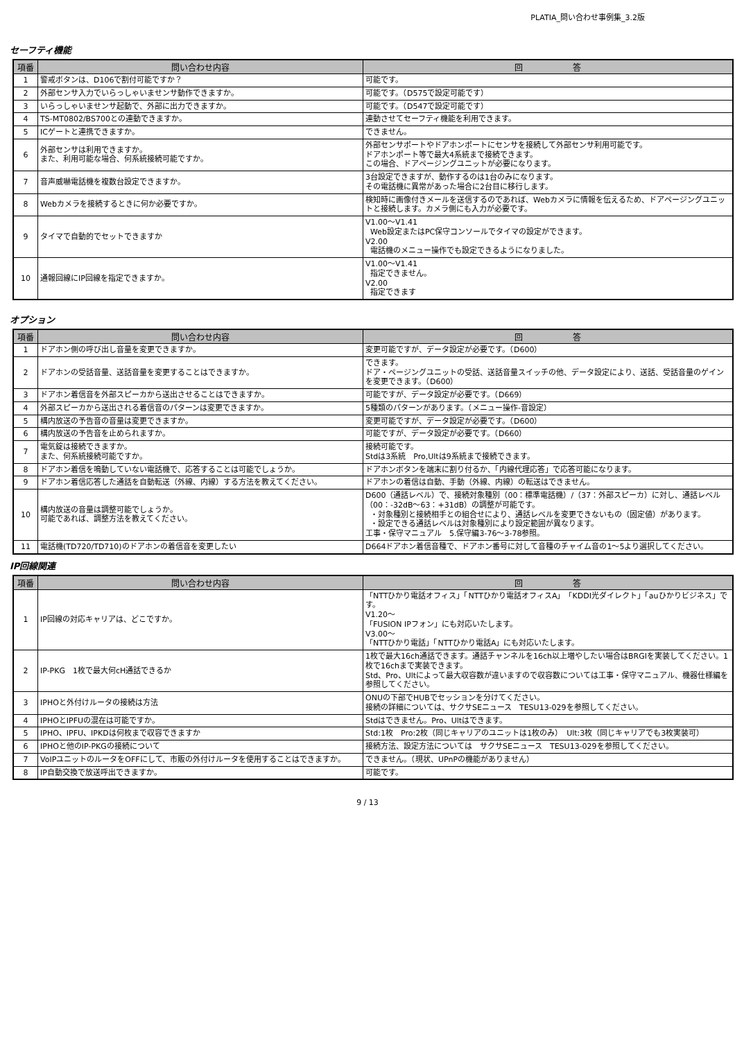PLATIA_問い合わせ事例集_3.2版
セーフティ機能
| 項番 | 問い合わせ内容 | 回 答 |
| --- | --- | --- |
| 1 | 警戒ボタンは、D106で割付可能ですか？ | 可能です。 |
| 2 | 外部センサ入力でいらっしゃいませンサ動作できますか。 | 可能です。（D575で設定可能です） |
| 3 | いらっしゃいませンサ起動で、外部に出力できますか。 | 可能です。（D547で設定可能です） |
| 4 | TS-MT0802/BS700との連動できますか。 | 連動させてセーフティ機能を利用できます。 |
| 5 | ICゲートと連携できますか。 | できません。 |
| 6 | 外部センサは利用できますか。 また、利用可能な場合、何系統接続可能ですか。 | 外部センサポートやドアホンポートにセンサを接続して外部センサ利用可能です。 ドアホンポート等で最大4系統まで接続できます。 この場合、ドアページングユニットが必要になります。 |
| 7 | 音声威嚇電話機を複数台設定できますか。 | 3台設定できますが、動作するのは1台のみになります。 その電話機に異常があった場合に2台目に移行します。 |
| 8 | Webカメラを接続するときに何か必要ですか。 | 検知時に画像付きメールを送信するのであれば、Webカメラに情報を伝えるため、ドアページングユニットと接続します。カメラ側にも入力が必要です。 |
| 9 | タイマで自動的でセットできますか | V1.00～V1.41 Web設定またはPC保守コンソールでタイマの設定ができます。 V2.00 電話機のメニュー操作でも設定できるようになりました。 |
| 10 | 通報回線にIP回線を指定できますか。 | V1.00～V1.41 指定できません。 V2.00 指定できます |
オプション
| 項番 | 問い合わせ内容 | 回 答 |
| --- | --- | --- |
| 1 | ドアホン側の呼び出し音量を変更できますか。 | 変更可能ですが、データ設定が必要です。（D600） |
| 2 | ドアホンの受話音量、送話音量を変更することはできますか。 | できます。 ドア・ページングユニットの受話、送話音量スイッチの他、データ設定により、送話、受話音量のゲインを変更できます。（D600） |
| 3 | ドアホン着信音を外部スピーカから送出させることはできますか。 | 可能ですが、データ設定が必要です。（D669） |
| 4 | 外部スピーカから送出される着信音のパターンは変更できますか。 | 5種類のパターンがあります。（メニュー操作-音設定） |
| 5 | 構内放送の予告音の音量は変更できますか。 | 変更可能ですが、データ設定が必要です。（D600） |
| 6 | 構内放送の予告音を止められますか。 | 可能ですが、データ設定が必要です。（D660） |
| 7 | 電気錠は接続できますか。 また、何系統接続可能ですか。 | 接続可能です。 Stdは3系統 Pro,Ultは9系統まで接続できます。 |
| 8 | ドアホン着信を鳴動していない電話機で、応答することは可能でしょうか。 | ドアホンボタンを端末に割り付るか、「内線代理応答」で応答可能になります。 |
| 9 | ドアホン着信応答した通話を自動転送（外線、内線）する方法を教えてください。 | ドアホンの着信は自動、手動（外線、内線）の転送はできません。 |
| 10 | 構内放送の音量は調整可能でしょうか。 可能であれば、調整方法を教えてください。 | D600（通話レベル）で、接続対象種別（00：標準電話機）/（37：外部スピーカ）に対し、通話レベル（00：-32dB～63：+31dB）の調整が可能です。 ・対象種別と接続相手との組合せにより、通話レベルを変更できないもの（固定値）があります。 ・設定できる通話レベルは対象種別により設定範囲が異なります。 工事・保守マニュアル 5.保守編3-76～3-78参照。 |
| 11 | 電話機(TD720/TD710)のドアホンの着信音を変更したい | D664ドアホン着信音種で、ドアホン番号に対して音種のチャイム音の1～5より選択してください。 |
IP回線関連
| 項番 | 問い合わせ内容 | 回 答 |
| --- | --- | --- |
| 1 | IP回線の対応キャリアは、どこですか。 | 「NTTひかり電話オフィス」「NTTひかり電話オフィスA」「KDDI光ダイレクト」「auひかりビジネス」です。 V1.20～ 「FUSION IPフォン」にも対応いたします。 V3.00～ 「NTTひかり電話」「NTTひかり電話A」にも対応いたします。 |
| 2 | IP-PKG 1枚で最大何cH通話できるか | 1枚で最大16ch通話できます。通話チャンネルを16ch以上増やしたい場合はBRGIを実装してください。1枚で16chまで実装できます。 Std、Pro、Ultによって最大収容数が違いますので収容数については工事・保守マニュアル、機器仕様編を参照してください。 |
| 3 | IPHOと外付けルータの接続は方法 | ONUの下部でHUBでセッションを分けてください。 接続の詳細については、サクサSEニュース TESU13-029を参照してください。 |
| 4 | IPHOとIPFUの混在は可能ですか。 | Stdはできません。Pro、Ultはできます。 |
| 5 | IPHO、IPFU、IPKDは何枚まで収容できますか | Std:1枚 Pro:2枚（同じキャリアのユニットは1枚のみ） Ult:3枚（同じキャリアでも3枚実装可） |
| 6 | IPHOと他のIP-PKGの接続について | 接続方法、設定方法については サクサSEニュース TESU13-029を参照してください。 |
| 7 | VoIPユニットのルータをOFFにして、市販の外付けルータを使用することはできますか。 | できません。（現状、UPnPの機能がありません） |
| 8 | IP自動交換で放送呼出できますか。 | 可能です。 |
9 / 13